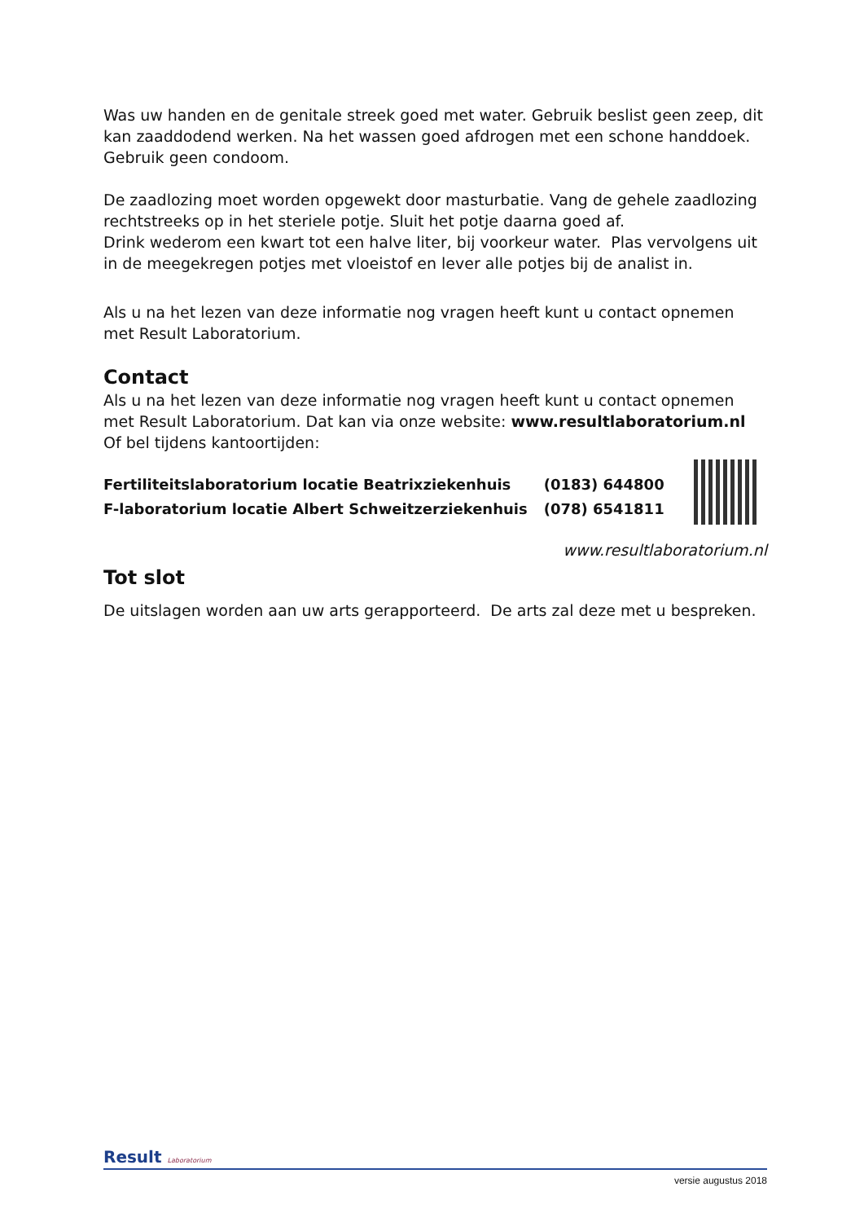Was uw handen en de genitale streek goed met water. Gebruik beslist geen zeep, dit kan zaaddodend werken. Na het wassen goed afdrogen met een schone handdoek. Gebruik geen condoom.
De zaadlozing moet worden opgewekt door masturbatie. Vang de gehele zaadlozing rechtstreeks op in het steriele potje. Sluit het potje daarna goed af.
Drink wederom een kwart tot een halve liter, bij voorkeur water. Plas vervolgens uit in de meegekregen potjes met vloeistof en lever alle potjes bij de analist in.
Als u na het lezen van deze informatie nog vragen heeft kunt u contact opnemen met Result Laboratorium.
Contact
Als u na het lezen van deze informatie nog vragen heeft kunt u contact opnemen met Result Laboratorium. Dat kan via onze website: www.resultlaboratorium.nl
Of bel tijdens kantoortijden:
| Fertiliteitslaboratorium locatie Beatrixziekenhuis | (0183) 644800 |
| F-laboratorium locatie Albert Schweitzerziekenhuis | (078) 6541811 |
www.resultlaboratorium.nl
Tot slot
De uitslagen worden aan uw arts gerapporteerd. De arts zal deze met u bespreken.
Result Laboratorium
versie augustus 2018